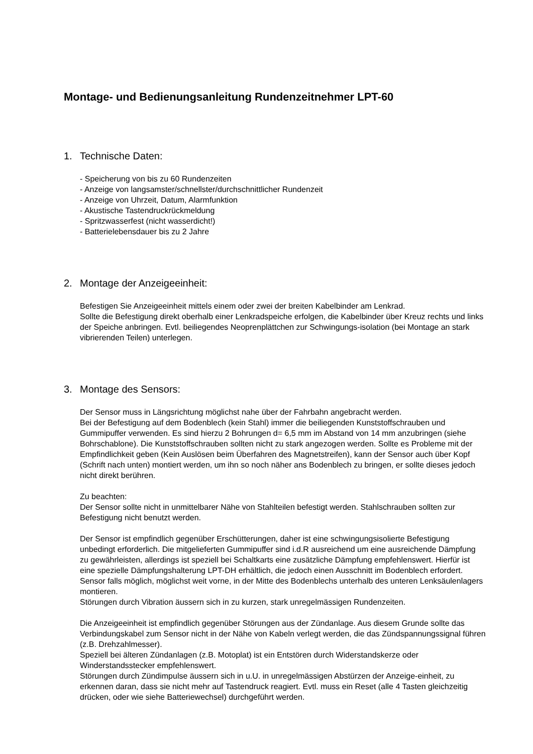Montage- und Bedienungsanleitung Rundenzeitnehmer LPT-60
1. Technische Daten:
- Speicherung von bis zu 60 Rundenzeiten
- Anzeige von langsamster/schnellster/durchschnittlicher Rundenzeit
- Anzeige von Uhrzeit, Datum, Alarmfunktion
- Akustische Tastendruckrückmeldung
- Spritzwasserfest (nicht wasserdicht!)
- Batterielebensdauer bis zu 2 Jahre
2. Montage der Anzeigeeinheit:
Befestigen Sie Anzeigeeinheit mittels einem oder zwei der breiten Kabelbinder am Lenkrad.
Sollte die Befestigung direkt oberhalb einer Lenkradspeiche erfolgen, die Kabelbinder über Kreuz rechts und links der Speiche anbringen. Evtl. beiliegendes Neoprenplättchen zur Schwingungs-isolation (bei Montage an stark vibrierenden Teilen) unterlegen.
3. Montage des Sensors:
Der Sensor muss in Längsrichtung möglichst nahe über der Fahrbahn angebracht werden.
Bei der Befestigung auf dem Bodenblech (kein Stahl) immer die beiliegenden Kunststoffschrauben und Gummipuffer verwenden. Es sind hierzu 2 Bohrungen d= 6,5 mm im Abstand von 14 mm anzubringen (siehe Bohrschablone). Die Kunststoffschrauben sollten nicht zu stark angezogen werden. Sollte es Probleme mit der Empfindlichkeit geben (Kein Auslösen beim Überfahren des Magnetstreifen), kann der Sensor auch über Kopf (Schrift nach unten) montiert werden, um ihn so noch näher ans Bodenblech zu bringen, er sollte dieses jedoch nicht direkt berühren.
Zu beachten:
Der Sensor sollte nicht in unmittelbarer Nähe von Stahlteilen befestigt werden. Stahlschrauben sollten zur Befestigung nicht benutzt werden.
Der Sensor ist empfindlich gegenüber Erschütterungen, daher ist eine schwingungsisolierte Befestigung unbedingt erforderlich. Die mitgelieferten Gummipuffer sind i.d.R ausreichend um eine ausreichende Dämpfung zu gewährleisten, allerdings ist speziell bei Schaltkarts eine zusätzliche Dämpfung empfehlenswert. Hierfür ist eine spezielle Dämpfungshalterung LPT-DH erhältlich, die jedoch einen Ausschnitt im Bodenblech erfordert.
Sensor falls möglich, möglichst weit vorne, in der Mitte des Bodenblechs unterhalb des unteren Lenksäulenlagers montieren.
Störungen durch Vibration äussern sich in zu kurzen, stark unregelmässigen Rundenzeiten.
Die Anzeigeeinheit ist empfindlich gegenüber Störungen aus der Zündanlage. Aus diesem Grunde sollte das Verbindungskabel zum Sensor nicht in der Nähe von Kabeln verlegt werden, die das Zündspannungssignal führen (z.B. Drehzahlmesser).
Speziell bei älteren Zündanlagen (z.B. Motoplat) ist ein Entstören durch Widerstandskerze oder Winderstandsstecker empfehlenswert.
Störungen durch Zündimpulse äussern sich in u.U. in unregelmässigen Abstürzen der Anzeige-einheit, zu erkennen daran, dass sie nicht mehr auf Tastendruck reagiert. Evtl. muss ein Reset (alle 4 Tasten gleichzeitig drücken, oder wie siehe Batteriewechsel) durchgeführt werden.